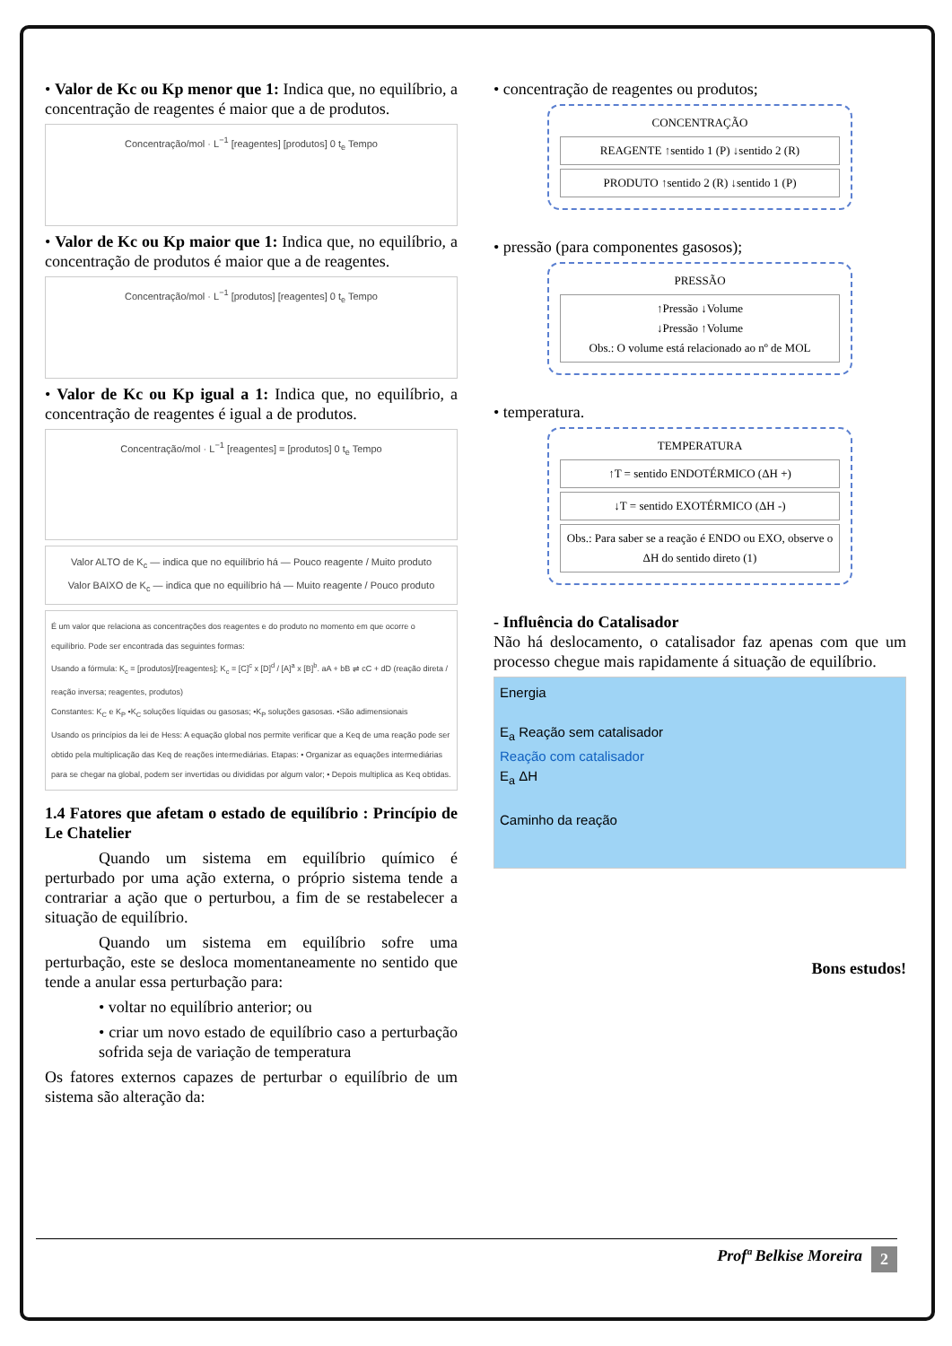• Valor de Kc ou Kp menor que 1: Indica que, no equilíbrio, a concentração de reagentes é maior que a de produtos.
Concentração/mol · L<sup>−1</sup> [reagentes] [produtos] 0 t<sub>e</sub> Tempo
• Valor de Kc ou Kp maior que 1: Indica que, no equilíbrio, a concentração de produtos é maior que a de reagentes.
Concentração/mol · L<sup>−1</sup> [produtos] [reagentes] 0 t<sub>e</sub> Tempo
• Valor de Kc ou Kp igual a 1: Indica que, no equilíbrio, a concentração de reagentes é igual a de produtos.
Concentração/mol · L<sup>−1</sup> [reagentes] = [produtos] 0 t<sub>e</sub> Tempo
Valor ALTO de K<sub>c</sub> — indica que no equilíbrio há — Pouco reagente / Muito produto
Valor BAIXO de K<sub>c</sub> — indica que no equilíbrio há — Muito reagente / Pouco produto
É um valor que relaciona as concentrações dos reagentes e do produto no momento em que ocorre o equilíbrio. Pode ser encontrada das seguintes formas:
Usando a fórmula: K<sub>c</sub> = [produtos]/[reagentes]; K<sub>c</sub> = [C]<sup>c</sup> x [D]<sup>d</sup> / [A]<sup>a</sup> x [B]<sup>b</sup>. aA + bB ⇌ cC + dD (reação direta / reação inversa; reagentes, produtos)
Constantes: K<sub>C</sub> e K<sub>P</sub> •K<sub>C</sub> soluções líquidas ou gasosas; •K<sub>P</sub> soluções gasosas. •São adimensionais
Usando os princípios da lei de Hess: A equação global nos permite verificar que a Keq de uma reação pode ser obtido pela multiplicação das Keq de reações intermediárias. Etapas: • Organizar as equações intermediárias para se chegar na global, podem ser invertidas ou divididas por algum valor; • Depois multiplica as Keq obtidas.
1.4 Fatores que afetam o estado de equilíbrio : Princípio de Le Chatelier
Quando um sistema em equilíbrio químico é perturbado por uma ação externa, o próprio sistema tende a contrariar a ação que o perturbou, a fim de se restabelecer a situação de equilíbrio.
Quando um sistema em equilíbrio sofre uma perturbação, este se desloca momentaneamente no sentido que tende a anular essa perturbação para:
• voltar no equilíbrio anterior; ou
• criar um novo estado de equilíbrio caso a perturbação sofrida seja de variação de temperatura
Os fatores externos capazes de perturbar o equilíbrio de um sistema são alteração da:
• concentração de reagentes ou produtos;
CONCENTRAÇÃO
REAGENTE ↑sentido 1 (P) ↓sentido 2 (R)
PRODUTO ↑sentido 2 (R) ↓sentido 1 (P)
• pressão (para componentes gasosos);
PRESSÃO
↑Pressão ↓Volume
↓Pressão ↑Volume
Obs.: O volume está relacionado ao nº de MOL
• temperatura.
TEMPERATURA
↑T = sentido ENDOTÉRMICO (ΔH +)
↓T = sentido EXOTÉRMICO (ΔH -)
Obs.: Para saber se a reação é ENDO ou EXO, observe o ΔH do sentido direto (1)
- Influência do Catalisador
Não há deslocamento, o catalisador faz apenas com que um processo chegue mais rapidamente á situação de equilíbrio.
Energia
E<sub>a</sub> Reação sem catalisador
Reação com catalisador
E<sub>a</sub> ΔH
Caminho da reação
Bons estudos!
Profª Belkise Moreira 2